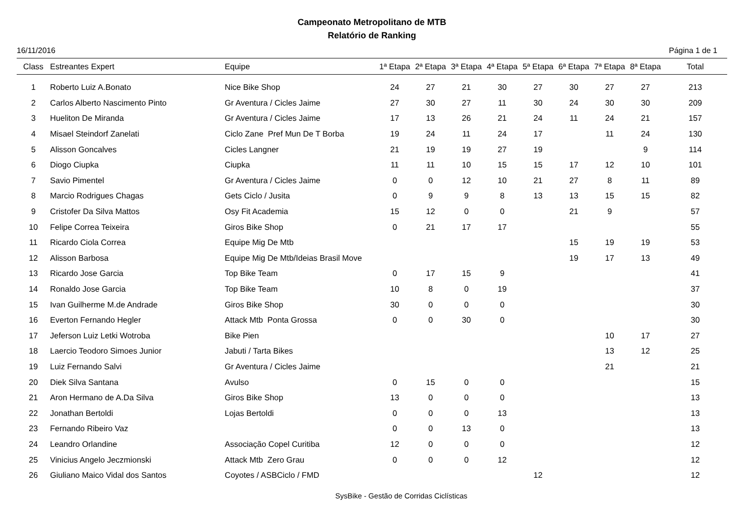Campeonato Metropolitano de MTB
Relatório de Ranking
16/11/2016 Página 1 de 1
| Class | Estreantes Expert | Equipe | 1ª Etapa | 2ª Etapa | 3ª Etapa | 4ª Etapa | 5ª Etapa | 6ª Etapa | 7ª Etapa | 8ª Etapa | Total |
| --- | --- | --- | --- | --- | --- | --- | --- | --- | --- | --- | --- |
| 1 | Roberto Luiz A.Bonato | Nice Bike Shop | 24 | 27 | 21 | 30 | 27 | 30 | 27 | 27 | 213 |
| 2 | Carlos Alberto Nascimento Pinto | Gr Aventura / Cicles Jaime | 27 | 30 | 27 | 11 | 30 | 24 | 30 | 30 | 209 |
| 3 | Hueliton De Miranda | Gr Aventura / Cicles Jaime | 17 | 13 | 26 | 21 | 24 | 11 | 24 | 21 | 157 |
| 4 | Misael Steindorf Zanelati | Ciclo Zane Pref Mun De T Borba | 19 | 24 | 11 | 24 | 17 | | 11 | 24 | 130 |
| 5 | Alisson Goncalves | Cicles Langner | 21 | 19 | 19 | 27 | 19 | | | 9 | 114 |
| 6 | Diogo Ciupka | Ciupka | 11 | 11 | 10 | 15 | 15 | 17 | 12 | 10 | 101 |
| 7 | Savio Pimentel | Gr Aventura / Cicles Jaime | 0 | 0 | 12 | 10 | 21 | 27 | 8 | 11 | 89 |
| 8 | Marcio Rodrigues Chagas | Gets Ciclo / Jusita | 0 | 9 | 9 | 8 | 13 | 13 | 15 | 15 | 82 |
| 9 | Cristofer Da Silva Mattos | Osy Fit Academia | 15 | 12 | 0 | 0 | | 21 | 9 | | 57 |
| 10 | Felipe Correa Teixeira | Giros Bike Shop | 0 | 21 | 17 | 17 | | | | | 55 |
| 11 | Ricardo Ciola Correa | Equipe Mig De Mtb | | | | | | 15 | 19 | 19 | 53 |
| 12 | Alisson Barbosa | Equipe Mig De Mtb/Ideias Brasil Move | | | | | | 19 | 17 | 13 | 49 |
| 13 | Ricardo Jose Garcia | Top Bike Team | 0 | 17 | 15 | 9 | | | | | 41 |
| 14 | Ronaldo Jose Garcia | Top Bike Team | 10 | 8 | 0 | 19 | | | | | 37 |
| 15 | Ivan Guilherme M.de Andrade | Giros Bike Shop | 30 | 0 | 0 | 0 | | | | | 30 |
| 16 | Everton Fernando Hegler | Attack Mtb Ponta Grossa | 0 | 0 | 30 | 0 | | | | | 30 |
| 17 | Jeferson Luiz Letki Wotroba | Bike Pien | | | | | | | 10 | 17 | 27 |
| 18 | Laercio Teodoro Simoes Junior | Jabuti / Tarta Bikes | | | | | | | 13 | 12 | 25 |
| 19 | Luiz Fernando Salvi | Gr Aventura / Cicles Jaime | | | | | | | 21 | | 21 |
| 20 | Diek Silva Santana | Avulso | 0 | 15 | 0 | 0 | | | | | 15 |
| 21 | Aron Hermano de A.Da Silva | Giros Bike Shop | 13 | 0 | 0 | 0 | | | | | 13 |
| 22 | Jonathan Bertoldi | Lojas Bertoldi | 0 | 0 | 0 | 13 | | | | | 13 |
| 23 | Fernando Ribeiro Vaz | | 0 | 0 | 13 | 0 | | | | | 13 |
| 24 | Leandro Orlandine | Associação Copel Curitiba | 12 | 0 | 0 | 0 | | | | | 12 |
| 25 | Vinicius Angelo Jeczmionski | Attack Mtb Zero Grau | 0 | 0 | 0 | 12 | | | | | 12 |
| 26 | Giuliano Maico Vidal dos Santos | Coyotes / ASBCiclo / FMD | | | | | 12 | | | | 12 |
SysBike - Gestão de Corridas Ciclísticas